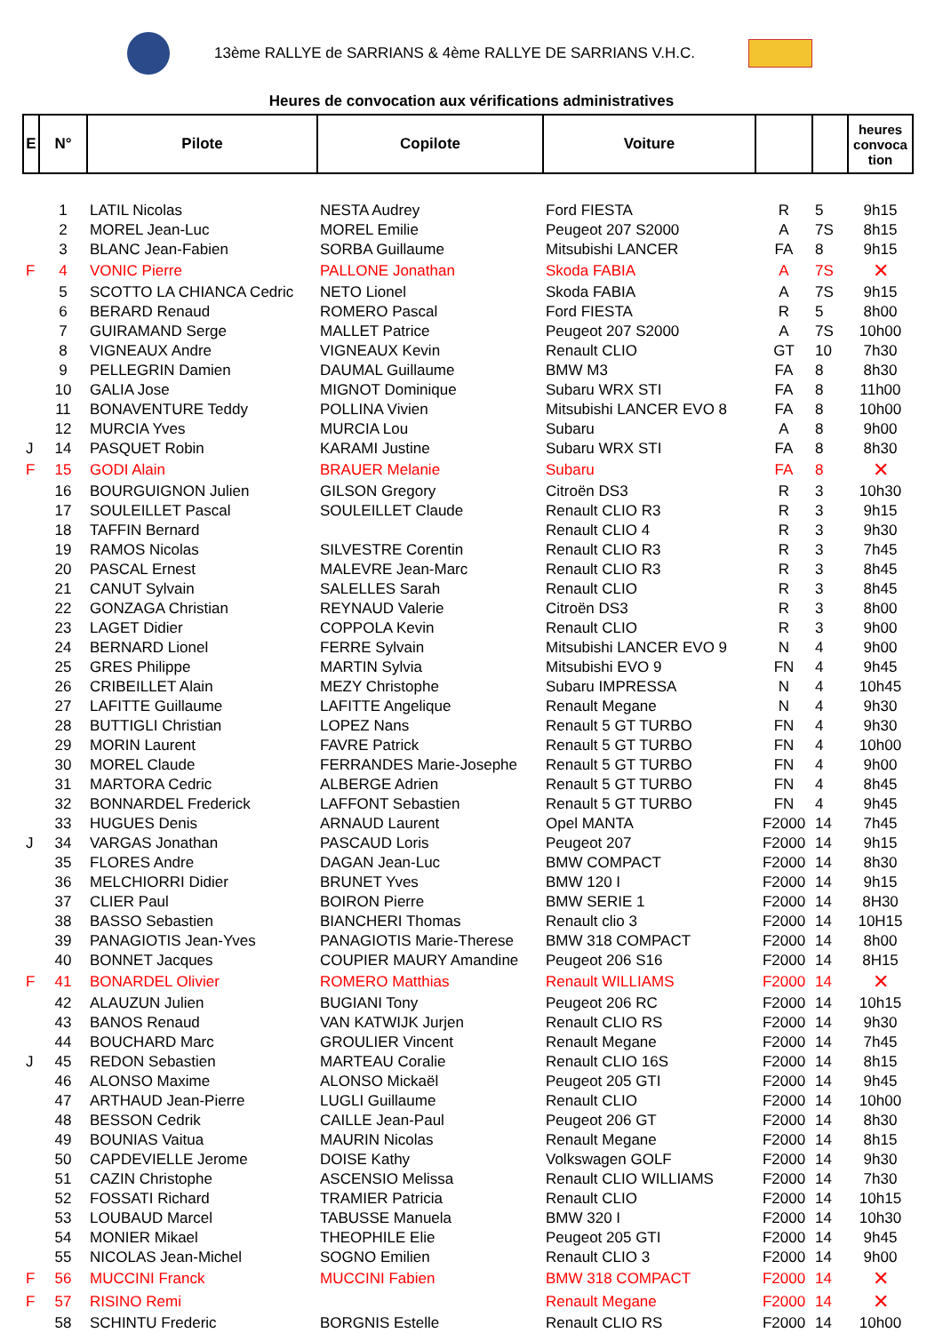13ème RALLYE de SARRIANS & 4ème RALLYE DE SARRIANS V.H.C.
Heures de convocation aux vérifications administratives
| E | N° | Pilote | Copilote | Voiture | | | heures convoca tion |
| --- | --- | --- | --- | --- | --- | --- | --- |
| | 1 | LATIL Nicolas | NESTA Audrey | Ford FIESTA | R | 5 | 9h15 |
| | 2 | MOREL Jean-Luc | MOREL Emilie | Peugeot 207 S2000 | A | 7S | 8h15 |
| | 3 | BLANC Jean-Fabien | SORBA Guillaume | Mitsubishi LANCER | FA | 8 | 9h15 |
| F | 4 | VONIC Pierre | PALLONE Jonathan | Skoda FABIA | A | 7S | ✕ |
| | 5 | SCOTTO LA CHIANCA Cedric | NETO Lionel | Skoda FABIA | A | 7S | 9h15 |
| | 6 | BERARD Renaud | ROMERO Pascal | Ford FIESTA | R | 5 | 8h00 |
| | 7 | GUIRAMAND Serge | MALLET Patrice | Peugeot 207 S2000 | A | 7S | 10h00 |
| | 8 | VIGNEAUX Andre | VIGNEAUX Kevin | Renault CLIO | GT | 10 | 7h30 |
| | 9 | PELLEGRIN Damien | DAUMAL Guillaume | BMW M3 | FA | 8 | 8h30 |
| | 10 | GALIA Jose | MIGNOT Dominique | Subaru WRX STI | FA | 8 | 11h00 |
| | 11 | BONAVENTURE Teddy | POLLINA Vivien | Mitsubishi LANCER EVO 8 | FA | 8 | 10h00 |
| | 12 | MURCIA Yves | MURCIA Lou | Subaru | A | 8 | 9h00 |
| J | 14 | PASQUET Robin | KARAMI Justine | Subaru WRX STI | FA | 8 | 8h30 |
| F | 15 | GODI Alain | BRAUER Melanie | Subaru | FA | 8 | ✕ |
| | 16 | BOURGUIGNON Julien | GILSON Gregory | Citroën DS3 | R | 3 | 10h30 |
| | 17 | SOULEILLET Pascal | SOULEILLET Claude | Renault CLIO R3 | R | 3 | 9h15 |
| | 18 | TAFFIN Bernard | | Renault CLIO 4 | R | 3 | 9h30 |
| | 19 | RAMOS Nicolas | SILVESTRE Corentin | Renault CLIO R3 | R | 3 | 7h45 |
| | 20 | PASCAL Ernest | MALEVRE Jean-Marc | Renault CLIO R3 | R | 3 | 8h45 |
| | 21 | CANUT Sylvain | SALELLES Sarah | Renault CLIO | R | 3 | 8h45 |
| | 22 | GONZAGA Christian | REYNAUD Valerie | Citroën DS3 | R | 3 | 8h00 |
| | 23 | LAGET Didier | COPPOLA Kevin | Renault CLIO | R | 3 | 9h00 |
| | 24 | BERNARD Lionel | FERRE Sylvain | Mitsubishi LANCER EVO 9 | N | 4 | 9h00 |
| | 25 | GRES Philippe | MARTIN Sylvia | Mitsubishi EVO 9 | FN | 4 | 9h45 |
| | 26 | CRIBEILLET Alain | MEZY Christophe | Subaru IMPRESSA | N | 4 | 10h45 |
| | 27 | LAFITTE Guillaume | LAFITTE Angelique | Renault Megane | N | 4 | 9h30 |
| | 28 | BUTTIGLI Christian | LOPEZ Nans | Renault 5 GT TURBO | FN | 4 | 9h30 |
| | 29 | MORIN Laurent | FAVRE Patrick | Renault 5 GT TURBO | FN | 4 | 10h00 |
| | 30 | MOREL Claude | FERRANDES Marie-Josephe | Renault 5 GT TURBO | FN | 4 | 9h00 |
| | 31 | MARTORA Cedric | ALBERGE Adrien | Renault 5 GT TURBO | FN | 4 | 8h45 |
| | 32 | BONNARDEL Frederick | LAFFONT Sebastien | Renault 5 GT TURBO | FN | 4 | 9h45 |
| | 33 | HUGUES Denis | ARNAUD Laurent | Opel MANTA | F2000 | 14 | 7h45 |
| J | 34 | VARGAS Jonathan | PASCAUD Loris | Peugeot 207 | F2000 | 14 | 9h15 |
| | 35 | FLORES Andre | DAGAN Jean-Luc | BMW COMPACT | F2000 | 14 | 8h30 |
| | 36 | MELCHIORRI Didier | BRUNET Yves | BMW 120 I | F2000 | 14 | 9h15 |
| | 37 | CLIER Paul | BOIRON Pierre | BMW SERIE 1 | F2000 | 14 | 8H30 |
| | 38 | BASSO Sebastien | BIANCHERI Thomas | Renault clio 3 | F2000 | 14 | 10H15 |
| | 39 | PANAGIOTIS Jean-Yves | PANAGIOTIS Marie-Therese | BMW 318 COMPACT | F2000 | 14 | 8h00 |
| | 40 | BONNET Jacques | COUPIER MAURY Amandine | Peugeot 206 S16 | F2000 | 14 | 8H15 |
| F | 41 | BONARDEL Olivier | ROMERO Matthias | Renault WILLIAMS | F2000 | 14 | ✕ |
| | 42 | ALAUZUN Julien | BUGIANI Tony | Peugeot 206 RC | F2000 | 14 | 10h15 |
| | 43 | BANOS Renaud | VAN KATWIJK Jurjen | Renault CLIO RS | F2000 | 14 | 9h30 |
| | 44 | BOUCHARD Marc | GROULIER Vincent | Renault Megane | F2000 | 14 | 7h45 |
| J | 45 | REDON Sebastien | MARTEAU Coralie | Renault CLIO 16S | F2000 | 14 | 8h15 |
| | 46 | ALONSO Maxime | ALONSO Mickaël | Peugeot 205 GTI | F2000 | 14 | 9h45 |
| | 47 | ARTHAUD Jean-Pierre | LUGLI Guillaume | Renault CLIO | F2000 | 14 | 10h00 |
| | 48 | BESSON Cedrik | CAILLE Jean-Paul | Peugeot 206 GT | F2000 | 14 | 8h30 |
| | 49 | BOUNIAS Vaitua | MAURIN Nicolas | Renault Megane | F2000 | 14 | 8h15 |
| | 50 | CAPDEVIELLE Jerome | DOISE Kathy | Volkswagen GOLF | F2000 | 14 | 9h30 |
| | 51 | CAZIN Christophe | ASCENSIO Melissa | Renault CLIO WILLIAMS | F2000 | 14 | 7h30 |
| | 52 | FOSSATI Richard | TRAMIER Patricia | Renault CLIO | F2000 | 14 | 10h15 |
| | 53 | LOUBAUD Marcel | TABUSSE Manuela | BMW 320 I | F2000 | 14 | 10h30 |
| | 54 | MONIER Mikael | THEOPHILE Elie | Peugeot 205 GTI | F2000 | 14 | 9h45 |
| | 55 | NICOLAS Jean-Michel | SOGNO Emilien | Renault CLIO 3 | F2000 | 14 | 9h00 |
| F | 56 | MUCCINI Franck | MUCCINI Fabien | BMW 318 COMPACT | F2000 | 14 | ✕ |
| F | 57 | RISINO Remi | | Renault Megane | F2000 | 14 | ✕ |
| | 58 | SCHINTU Frederic | BORGNIS Estelle | Renault CLIO RS | F2000 | 14 | 10h00 |